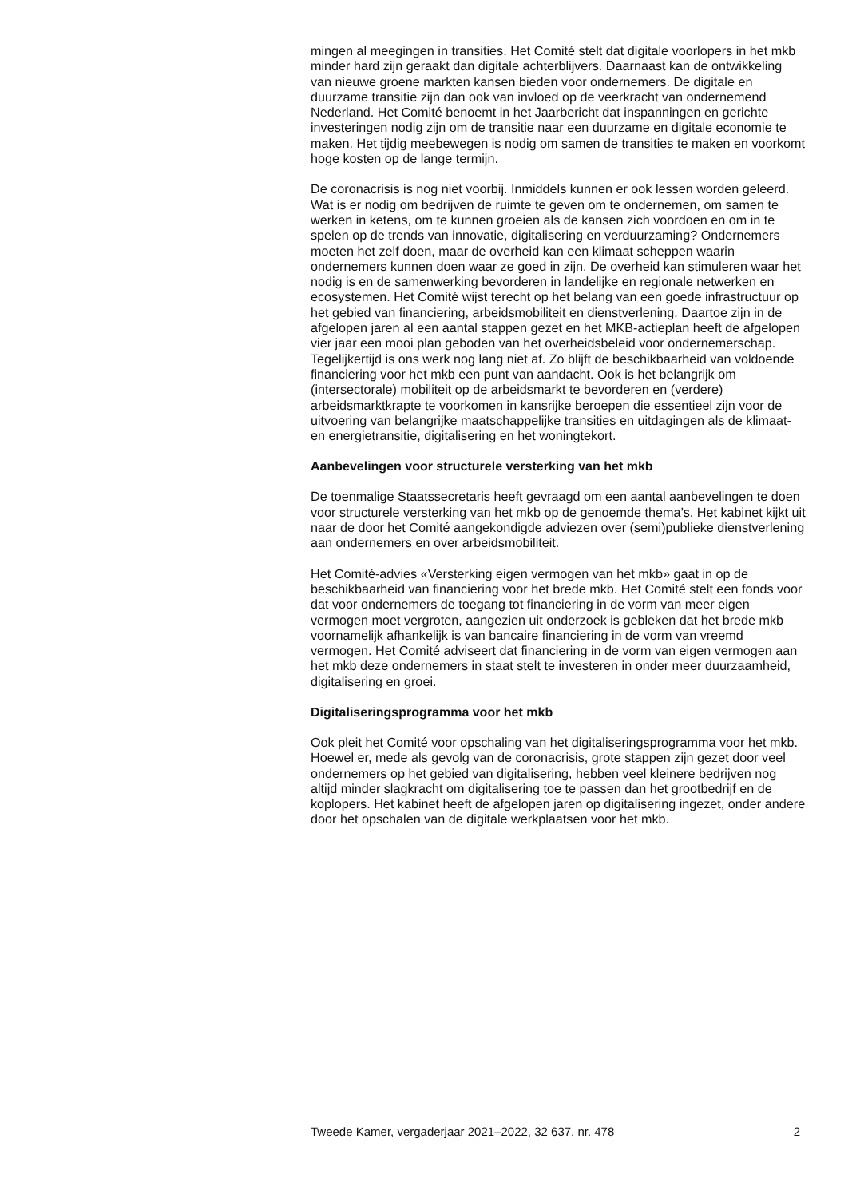mingen al meegingen in transities. Het Comité stelt dat digitale voorlopers in het mkb minder hard zijn geraakt dan digitale achterblijvers. Daarnaast kan de ontwikkeling van nieuwe groene markten kansen bieden voor ondernemers. De digitale en duurzame transitie zijn dan ook van invloed op de veerkracht van ondernemend Nederland. Het Comité benoemt in het Jaarbericht dat inspanningen en gerichte investeringen nodig zijn om de transitie naar een duurzame en digitale economie te maken. Het tijdig meebewegen is nodig om samen de transities te maken en voorkomt hoge kosten op de lange termijn.
De coronacrisis is nog niet voorbij. Inmiddels kunnen er ook lessen worden geleerd. Wat is er nodig om bedrijven de ruimte te geven om te ondernemen, om samen te werken in ketens, om te kunnen groeien als de kansen zich voordoen en om in te spelen op de trends van innovatie, digitalisering en verduurzaming? Ondernemers moeten het zelf doen, maar de overheid kan een klimaat scheppen waarin ondernemers kunnen doen waar ze goed in zijn. De overheid kan stimuleren waar het nodig is en de samenwerking bevorderen in landelijke en regionale netwerken en ecosystemen. Het Comité wijst terecht op het belang van een goede infrastructuur op het gebied van financiering, arbeidsmobiliteit en dienstverlening. Daartoe zijn in de afgelopen jaren al een aantal stappen gezet en het MKB-actieplan heeft de afgelopen vier jaar een mooi plan geboden van het overheidsbeleid voor ondernemerschap. Tegelijkertijd is ons werk nog lang niet af. Zo blijft de beschikbaarheid van voldoende financiering voor het mkb een punt van aandacht. Ook is het belangrijk om (intersectorale) mobiliteit op de arbeidsmarkt te bevorderen en (verdere) arbeidsmarktkrapte te voorkomen in kansrijke beroepen die essentieel zijn voor de uitvoering van belangrijke maatschappelijke transities en uitdagingen als de klimaat- en energietransitie, digitalisering en het woningtekort.
Aanbevelingen voor structurele versterking van het mkb
De toenmalige Staatssecretaris heeft gevraagd om een aantal aanbevelingen te doen voor structurele versterking van het mkb op de genoemde thema’s. Het kabinet kijkt uit naar de door het Comité aangekondigde adviezen over (semi)publieke dienstverlening aan ondernemers en over arbeidsmobiliteit.
Het Comité-advies «Versterking eigen vermogen van het mkb» gaat in op de beschikbaarheid van financiering voor het brede mkb. Het Comité stelt een fonds voor dat voor ondernemers de toegang tot financiering in de vorm van meer eigen vermogen moet vergroten, aangezien uit onderzoek is gebleken dat het brede mkb voornamelijk afhankelijk is van bancaire financiering in de vorm van vreemd vermogen. Het Comité adviseert dat financiering in de vorm van eigen vermogen aan het mkb deze ondernemers in staat stelt te investeren in onder meer duurzaamheid, digitalisering en groei.
Digitaliseringsprogramma voor het mkb
Ook pleit het Comité voor opschaling van het digitaliseringsprogramma voor het mkb. Hoewel er, mede als gevolg van de coronacrisis, grote stappen zijn gezet door veel ondernemers op het gebied van digitalisering, hebben veel kleinere bedrijven nog altijd minder slagkracht om digitalisering toe te passen dan het grootbedrijf en de koplopers. Het kabinet heeft de afgelopen jaren op digitalisering ingezet, onder andere door het opschalen van de digitale werkplaatsen voor het mkb.
Tweede Kamer, vergaderjaar 2021–2022, 32 637, nr. 478 2